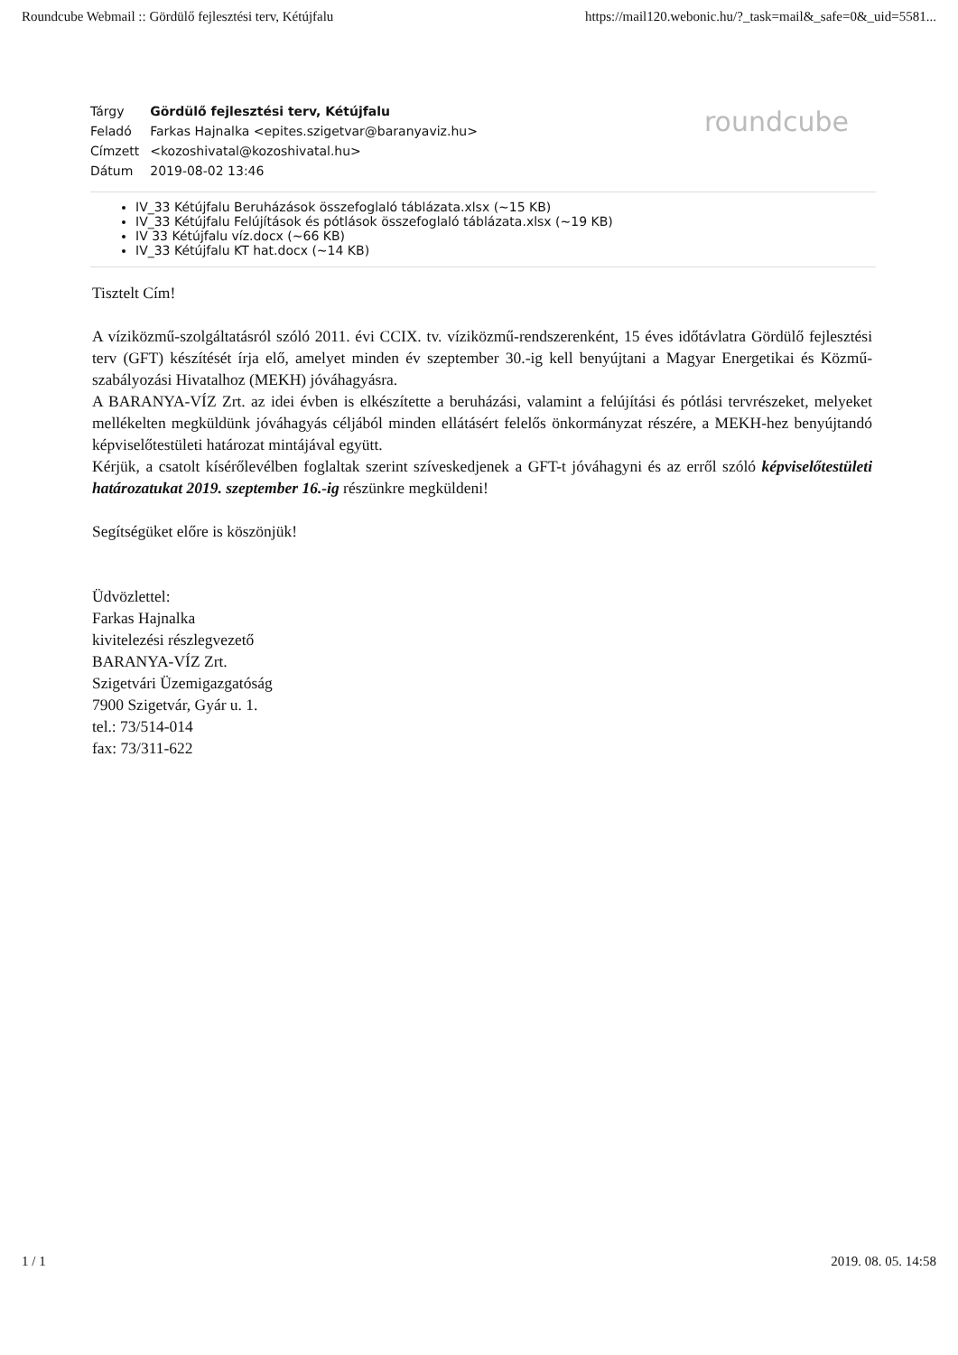Roundcube Webmail :: Gördülő fejlesztési terv, Kétújfalu https://mail120.webonic.hu/?_task=mail&_safe=0&_uid=5581...
roundcube
| Tárgy | Gördülő fejlesztési terv, Kétújfalu |
| Feladó | Farkas Hajnalka <epites.szigetvar@baranyaviz.hu> |
| Címzett | <kozoshivatal@kozoshivatal.hu> |
| Dátum | 2019-08-02 13:46 |
IV_33 Kétújfalu Beruházások összefoglaló táblázata.xlsx (~15 KB)
IV_33 Kétújfalu Felújítások és pótlások összefoglaló táblázata.xlsx (~19 KB)
IV 33 Kétújfalu víz.docx (~66 KB)
IV_33 Kétújfalu KT hat.docx (~14 KB)
Tisztelt Cím!
A víziközmű-szolgáltatásról szóló 2011. évi CCIX. tv. víziközmű-rendszerenként, 15 éves időtávlatra Gördülő fejlesztési terv (GFT) készítését írja elő, amelyet minden év szeptember 30.-ig kell benyújtani a Magyar Energetikai és Közmű-szabályozási Hivatalhoz (MEKH) jóváhagyásra.
A BARANYA-VÍZ Zrt. az idei évben is elkészítette a beruházási, valamint a felújítási és pótlási tervrészeket, melyeket mellékelten megküldünk jóváhagyás céljából minden ellátásért felelős önkormányzat részére, a MEKH-hez benyújtandó képviselőtestületi határozat mintájával együtt.
Kérjük, a csatolt kísérőlevélben foglaltak szerint szíveskedjenek a GFT-t jóváhagyni és az erről szóló képviselőtestületi határozatukat 2019. szeptember 16.-ig részünkre megküldeni!
Segítségüket előre is köszönjük!
Üdvözlettel:
Farkas Hajnalka
kivitelezési részlegvezető
BARANYA-VÍZ Zrt.
Szigetvári Üzemigazgatóság
7900 Szigetvár, Gyár u. 1.
tel.: 73/514-014
fax: 73/311-622
1 / 1 2019. 08. 05. 14:58